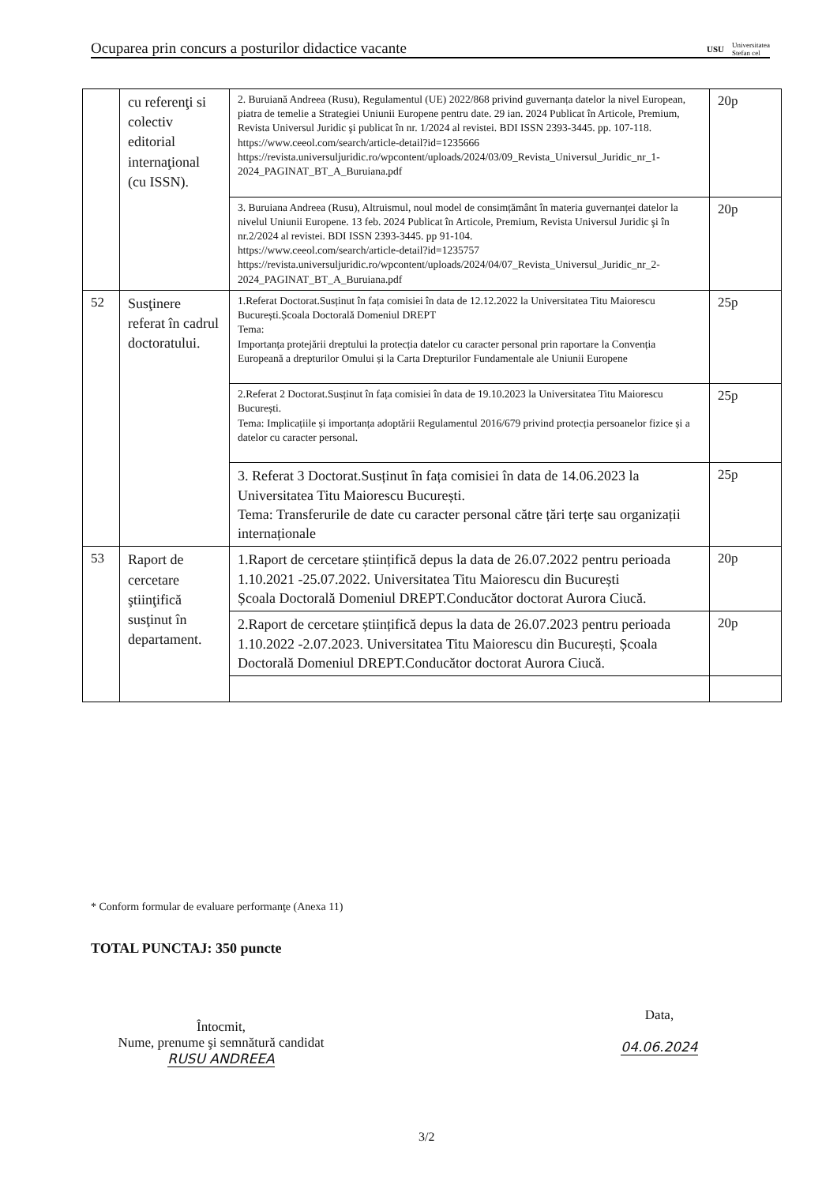Ocuparea prin concurs a posturilor didactice vacante USU Universitatea
Stefan cel
| | cu referenţi si colectiv editorial internaţional (cu ISSN). | 2. Buruiană Andreea (Rusu), Regulamentul (UE) 2022/868 privind guvernanța datelor la nivel European, piatra de temelie a Strategiei Uniunii Europene pentru date. 29 ian. 2024 Publicat în Articole, Premium, Revista Universul Juridic şi publicat în nr. 1/2024 al revistei. BDI ISSN 2393-3445. pp. 107-118. https://www.ceeol.com/search/article-detail?id=1235666 https://revista.universuljuridic.ro/wpcontent/uploads/2024/03/09_Revista_Universul_Juridic_nr_1-2024_PAGINAT_BT_A_Buruiana.pdf | 20p |
| | | 3. Buruiana Andreea (Rusu), Altruismul, noul model de consimțământ în materia guvernanței datelor la nivelul Uniunii Europene. 13 feb. 2024 Publicat în Articole, Premium, Revista Universul Juridic şi în nr.2/2024 al revistei. BDI ISSN 2393-3445. pp 91-104. https://www.ceeol.com/search/article-detail?id=1235757 https://revista.universuljuridic.ro/wpcontent/uploads/2024/04/07_Revista_Universul_Juridic_nr_2-2024_PAGINAT_BT_A_Buruiana.pdf | 20p |
| 52 | Susţinere referat în cadrul doctoratului. | 1.Referat Doctorat.Susținut în fața comisiei în data de 12.12.2022 la Universitatea Titu Maiorescu București.Școala Doctorală Domeniul DREPT Tema: Importanța protejării dreptului la protecția datelor cu caracter personal prin raportare la Convenția Europeană a drepturilor Omului și la Carta Drepturilor Fundamentale ale Uniunii Europene | 25p |
| | | 2.Referat 2 Doctorat.Susținut în fața comisiei în data de 19.10.2023 la Universitatea Titu Maiorescu București. Tema: Implicațiile și importanța adoptării Regulamentul 2016/679 privind protecția persoanelor fizice și a datelor cu caracter personal. | 25p |
| | | 3. Referat 3 Doctorat.Susținut în fața comisiei în data de 14.06.2023 la Universitatea Titu Maiorescu București. Tema: Transferurile de date cu caracter personal către țări terțe sau organizații internaționale | 25p |
| 53 | Raport de cercetare ştiinţifică susţinut în departament. | 1.Raport de cercetare științifică depus la data de 26.07.2022 pentru perioada 1.10.2021 -25.07.2022. Universitatea Titu Maiorescu din București Școala Doctorală Domeniul DREPT.Conducător doctorat Aurora Ciucă. | 20p |
| | | 2.Raport de cercetare științifică depus la data de 26.07.2023 pentru perioada 1.10.2022 -2.07.2023. Universitatea Titu Maiorescu din București, Școala Doctorală Domeniul DREPT.Conducător doctorat Aurora Ciucă. | 20p |
* Conform formular de evaluare performanţe (Anexa 11)
TOTAL PUNCTAJ: 350 puncte
Întocmit,
Nume, prenume şi semnătură candidat
RUSU ANDREEA
Data,
04.06.2024
3/2